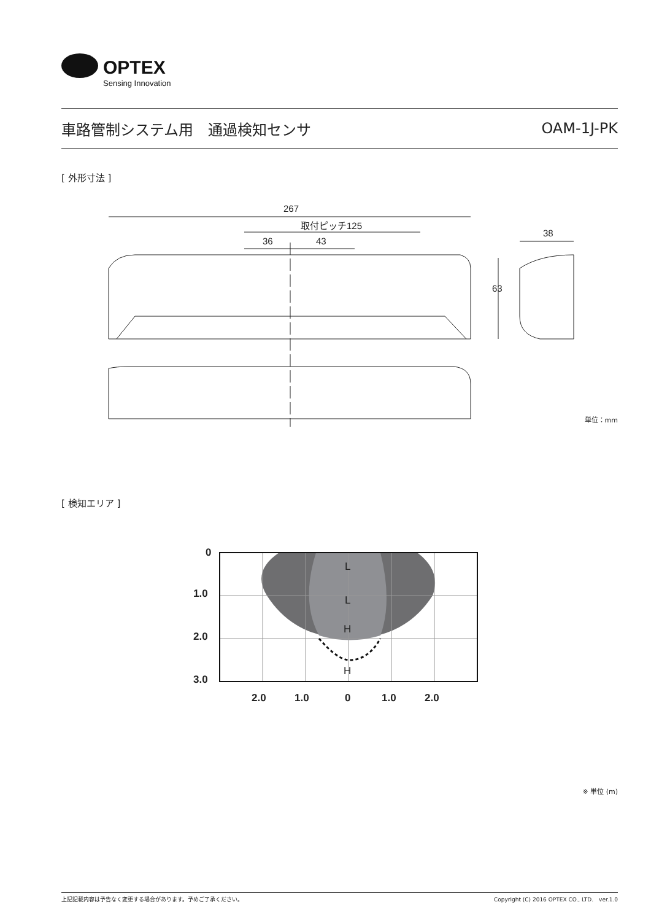OPTEX
Sensing Innovation
車路管制システム用　通過検知センサ OAM-1J-PK
[ 外形寸法 ]
267
取付ピッチ125
36
43
63
38
単位：mm
[ 検知エリア ]
0
1.0
2.0
3.0
2.0
1.0
0
1.0
2.0
L
L
H
H
※ 単位 (m)
上記記載内容は予告なく変更する場合があります。予めご了承ください。 Copyright (C) 2016 OPTEX CO., LTD.　ver.1.0